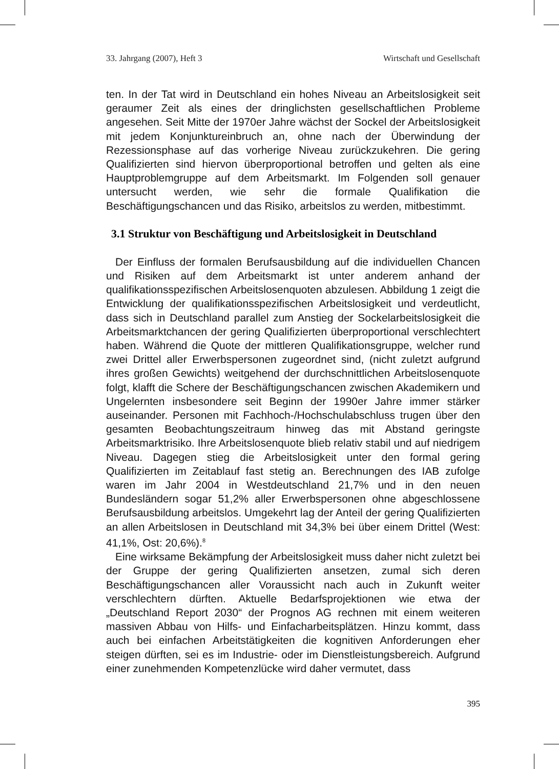33. Jahrgang (2007), Heft 3 Wirtschaft und Gesellschaft
ten. In der Tat wird in Deutschland ein hohes Niveau an Arbeitslosigkeit seit geraumer Zeit als eines der dringlichsten gesellschaftlichen Probleme angesehen. Seit Mitte der 1970er Jahre wächst der Sockel der Arbeitslosigkeit mit jedem Konjunktureinbruch an, ohne nach der Überwindung der Rezessionsphase auf das vorherige Niveau zurückzukehren. Die gering Qualifizierten sind hiervon überproportional betroffen und gelten als eine Hauptproblemgruppe auf dem Arbeitsmarkt. Im Folgenden soll genauer untersucht werden, wie sehr die formale Qualifikation die Beschäftigungschancen und das Risiko, arbeitslos zu werden, mitbestimmt.
3.1 Struktur von Beschäftigung und Arbeitslosigkeit in Deutschland
Der Einfluss der formalen Berufsausbildung auf die individuellen Chancen und Risiken auf dem Arbeitsmarkt ist unter anderem anhand der qualifikationsspezifischen Arbeitslosenquoten abzulesen. Abbildung 1 zeigt die Entwicklung der qualifikationsspezifischen Arbeitslosigkeit und verdeutlicht, dass sich in Deutschland parallel zum Anstieg der Sockelarbeitslosigkeit die Arbeitsmarktchancen der gering Qualifizierten überproportional verschlechtert haben. Während die Quote der mittleren Qualifikationsgruppe, welcher rund zwei Drittel aller Erwerbspersonen zugeordnet sind, (nicht zuletzt aufgrund ihres großen Gewichts) weitgehend der durchschnittlichen Arbeitslosenquote folgt, klafft die Schere der Beschäftigungschancen zwischen Akademikern und Ungelernten insbesondere seit Beginn der 1990er Jahre immer stärker auseinander. Personen mit Fachhoch-/Hochschulabschluss trugen über den gesamten Beobachtungszeitraum hinweg das mit Abstand geringste Arbeitsmarktrisiko. Ihre Arbeitslosenquote blieb relativ stabil und auf niedrigem Niveau. Dagegen stieg die Arbeitslosigkeit unter den formal gering Qualifizierten im Zeitablauf fast stetig an. Berechnungen des IAB zufolge waren im Jahr 2004 in Westdeutschland 21,7% und in den neuen Bundesländern sogar 51,2% aller Erwerbspersonen ohne abgeschlossene Berufsausbildung arbeitslos. Umgekehrt lag der Anteil der gering Qualifizierten an allen Arbeitslosen in Deutschland mit 34,3% bei über einem Drittel (West: 41,1%, Ost: 20,6%).<sup>8</sup>
Eine wirksame Bekämpfung der Arbeitslosigkeit muss daher nicht zuletzt bei der Gruppe der gering Qualifizierten ansetzen, zumal sich deren Beschäftigungschancen aller Voraussicht nach auch in Zukunft weiter verschlechtern dürften. Aktuelle Bedarfsprojektionen wie etwa der „Deutschland Report 2030“ der Prognos AG rechnen mit einem weiteren massiven Abbau von Hilfs- und Einfacharbeitsplätzen. Hinzu kommt, dass auch bei einfachen Arbeitstätigkeiten die kognitiven Anforderungen eher steigen dürften, sei es im Industrie- oder im Dienstleistungsbereich. Aufgrund einer zunehmenden Kompetenzlücke wird daher vermutet, dass
395